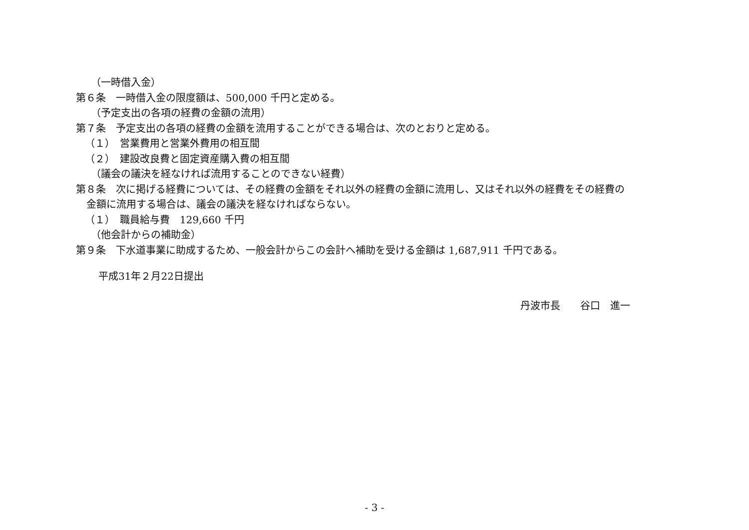（一時借入金）
第６条　一時借入金の限度額は、500,000 千円と定める。
（予定支出の各項の経費の金額の流用）
第７条　予定支出の各項の経費の金額を流用することができる場合は、次のとおりと定める。
（１）　営業費用と営業外費用の相互間
（２）　建設改良費と固定資産購入費の相互間
（議会の議決を経なければ流用することのできない経費）
第８条　次に掲げる経費については、その経費の金額をそれ以外の経費の金額に流用し、又はそれ以外の経費をその経費の
金額に流用する場合は、議会の議決を経なければならない。
（１）　職員給与費　129,660 千円
（他会計からの補助金）
第９条　下水道事業に助成するため、一般会計からこの会計へ補助を受ける金額は 1,687,911 千円である。
平成31年２月22日提出
丹波市長　　谷口　進一
- 3 -